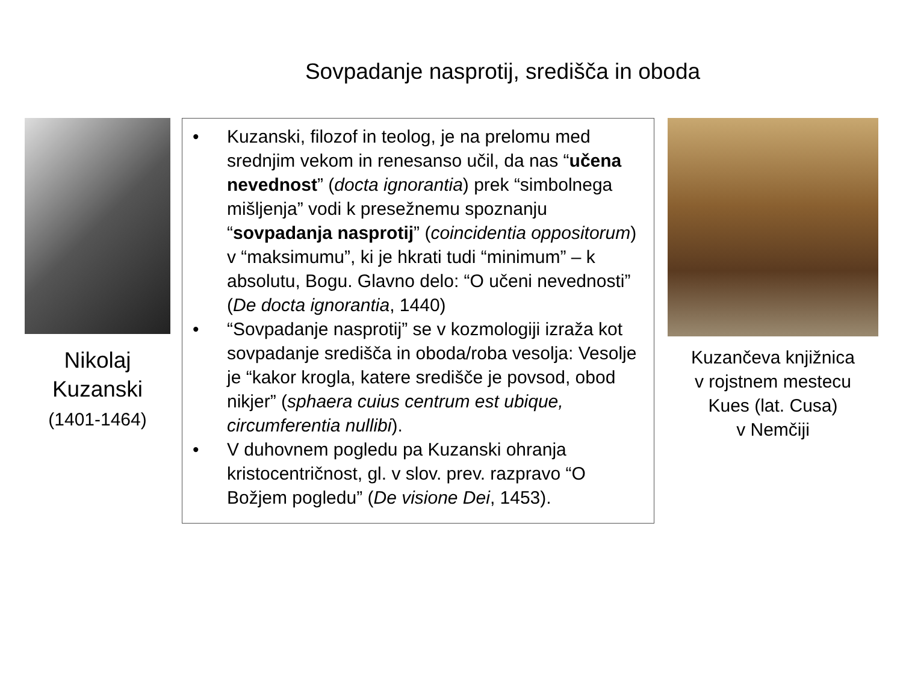Sovpadanje nasprotij, središča in oboda
Nikolaj
Kuzanski
(1401-1464)
• Kuzanski, filozof in teolog, je na prelomu med srednjim vekom in renesanso učil, da nas “učena nevednost” (docta ignorantia) prek “simbolnega mišljenja” vodi k presežnemu spoznanju “sovpadanja nasprotij” (coincidentia oppositorum) v “maksimumu”, ki je hkrati tudi “minimum” – k absolutu, Bogu. Glavno delo: “O učeni nevednosti” (De docta ignorantia, 1440)
• “Sovpadanje nasprotij” se v kozmologiji izraža kot sovpadanje središča in oboda/roba vesolja: Vesolje je “kakor krogla, katere središče je povsod, obod nikjer” (sphaera cuius centrum est ubique, circumferentia nullibi).
• V duhovnem pogledu pa Kuzanski ohranja kristocentričnost, gl. v slov. prev. razpravo “O Božjem pogledu” (De visione Dei, 1453).
Kuzančeva knjižnica
v rojstnem mestecu
Kues (lat. Cusa)
v Nemčiji